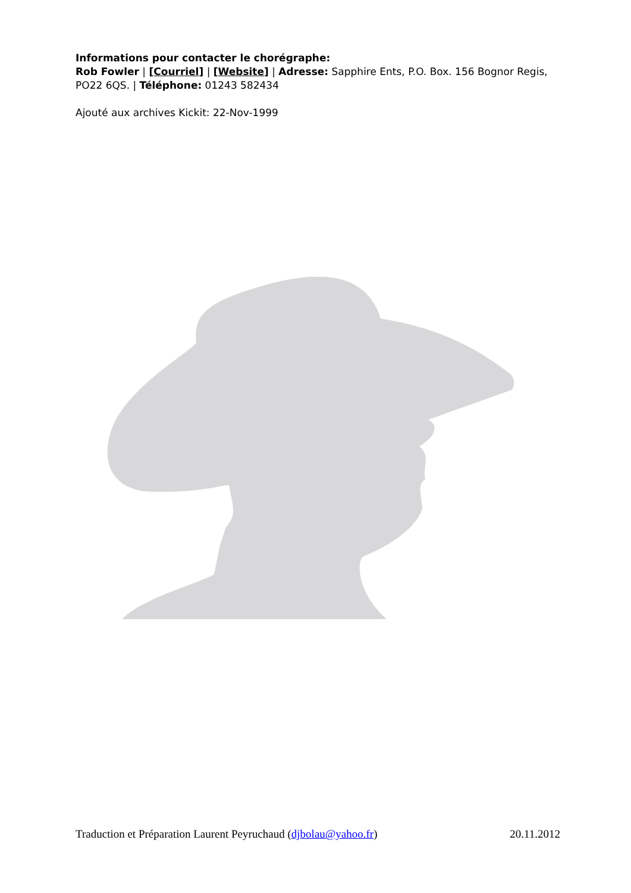Informations pour contacter le chorégraphe:
Rob Fowler | [Courriel] | [Website] | Adresse: Sapphire Ents, P.O. Box. 156 Bognor Regis, PO22 6QS. | Téléphone: 01243 582434
Ajouté aux archives Kickit: 22-Nov-1999
Traduction et Préparation Laurent Peyruchaud (djbolau@yahoo.fr) 20.11.2012